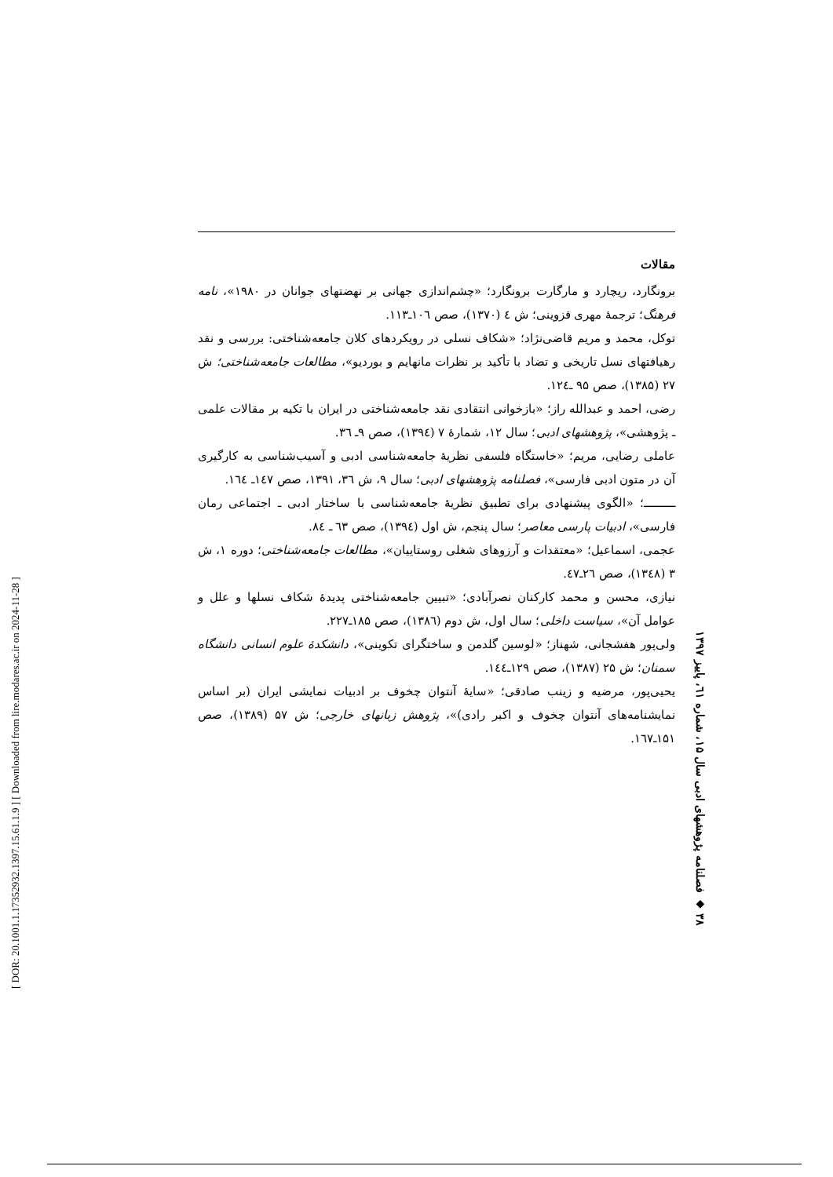[ DOR: 20.1001.1.17352932.1397.15.61.1.9 ] [ Downloaded from lire.modares.ac.ir on 2024-11-28 ]
مقالات
برونگارد، ریچارد و مارگارت برونگارد؛ «چشم‌اندازی جهانی بر نهضتهای جوانان در ۱۹۸۰»، نامه فرهنگ؛ ترجمهٔ مهری قزوینی؛ ش ٤ (۱۳۷۰)، صص ۱۰٦ـ۱۱۳.
توکل، محمد و مریم قاضی‌نژاد؛ «شکاف نسلی در رویکردهای کلان جامعه‌شناختی: بررسی و نقد رهیافتهای نسل تاریخی و تضاد با تأکید بر نظرات مانهایم و بوردیو»، مطالعات جامعه‌شناختی؛ ش ۲۷ (۱۳۸۵)، صص ۹۵ ـ۱۲٤.
رضی، احمد و عبدالله راز؛ «بازخوانی انتقادی نقد جامعه‌شناختی در ایران با تکیه بر مقالات علمی ـ پژوهشی»، پژوهشهای ادبی؛ سال ۱۲، شمارهٔ ۷ (۱۳۹٤)، صص ۹ـ ۳٦.
عاملی رضایی، مریم؛ «خاستگاه فلسفی نظریهٔ جامعه‌شناسی ادبی و آسیب‌شناسی به کارگیری آن در متون ادبی فارسی»، فصلنامه پژوهشهای ادبی؛ سال ۹، ش ۳٦، ۱۳۹۱، صص ۱٤۷ـ ۱٦٤.
ــــــــــ؛ «الگوی پیشنهادی برای تطبیق نظریهٔ جامعه‌شناسی با ساختار ادبی ـ اجتماعی رمان فارسی»، ادبیات پارسی معاصر؛ سال پنجم، ش اول (۱۳۹٤)، صص ٦۳ ـ ۸٤.
عجمی، اسماعیل؛ «معتقدات و آرزوهای شغلی روستاییان»، مطالعات جامعه‌شناختی؛ دوره ۱، ش ۳ (۱۳٤۸)، صص ۲٦ـ٤۷.
نیازی، محسن و محمد کارکنان نصرآبادی؛ «تبیین جامعه‌شناختی پدیدهٔ شکاف نسلها و علل و عوامل آن»، سیاست داخلی؛ سال اول، ش دوم (۱۳۸٦)، صص ۱۸۵ـ۲۲۷.
ولی‌پور هفشجانی، شهناز؛ «لوسین گلدمن و ساختگرای تکوینی»، دانشکدهٔ علوم انسانی دانشگاه سمنان؛ ش ۲۵ (۱۳۸۷)، صص ۱۲۹ـ۱٤٤.
یحیی‌پور، مرضیه و زینب صادقی؛ «سایهٔ آنتوان چخوف بر ادبیات نمایشی ایران (بر اساس نمایشنامه‌های آنتوان چخوف و اکبر رادی)»، پژوهش زبانهای خارجی؛ ش ۵۷ (۱۳۸۹)، صص ۱۵۱ـ۱٦۷.
۳۸ ◆ فصلنامه پژوهشهای ادبی سال ۱۵، شماره ٦۱، پاییز ۱۳۹۷